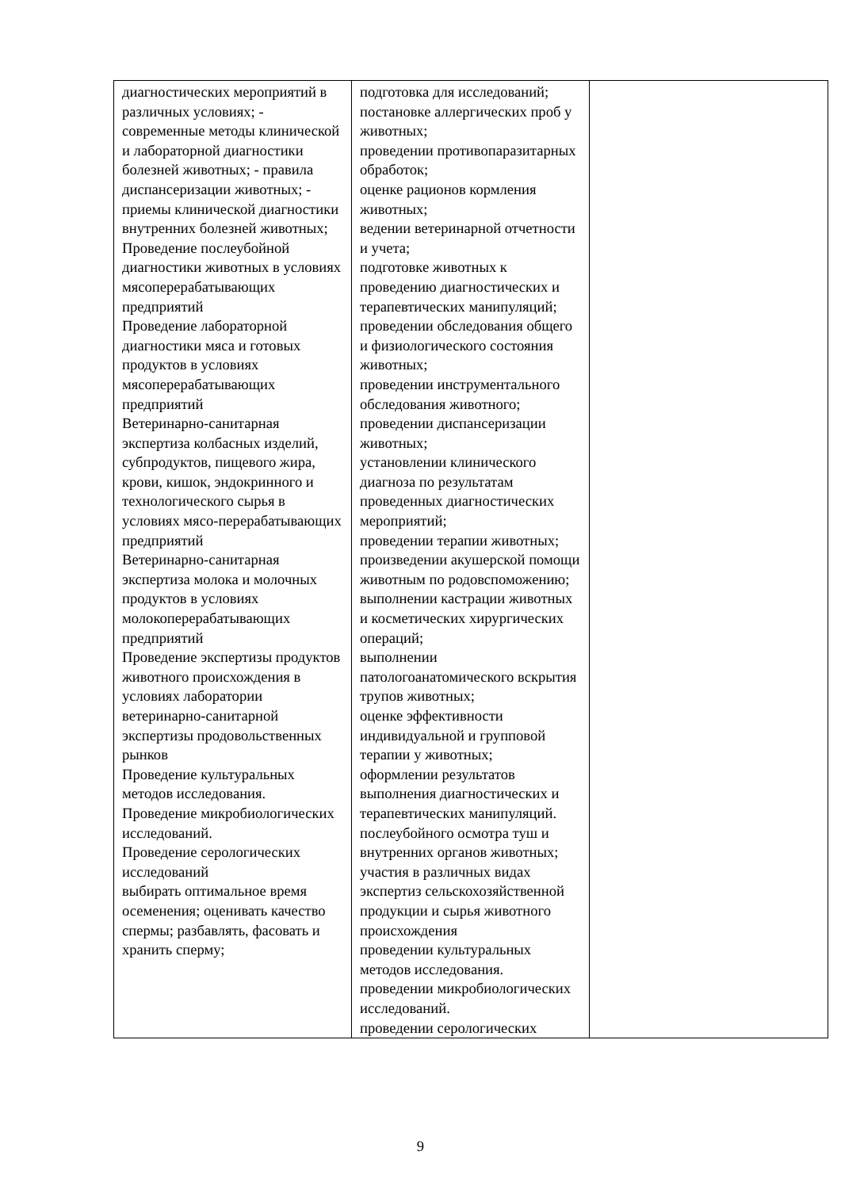| диагностических мероприятий в различных условиях; - современные методы клинической и лабораторной диагностики болезней животных; - правила диспансеризации животных; - приемы клинической диагностики внутренних болезней животных; Проведение послеубойной диагностики животных в условиях мясоперерабатывающих предприятий Проведение лабораторной диагностики мяса и готовых продуктов в условиях мясоперерабатывающих предприятий Ветеринарно-санитарная экспертиза колбасных изделий, субпродуктов, пищевого жира, крови, кишок, эндокринного и технологического сырья в условиях мясо-перерабатывающих предприятий Ветеринарно-санитарная экспертиза молока и молочных продуктов в условиях молокоперерабатывающих предприятий Проведение экспертизы продуктов животного происхождения в условиях лаборатории ветеринарно-санитарной экспертизы продовольственных рынков Проведение культуральных методов исследования. Проведение микробиологических исследований. Проведение серологических исследований выбирать оптимальное время осеменения; оценивать качество спермы; разбавлять, фасовать и хранить сперму; | подготовка для исследований; постановке аллергических проб у животных; проведении противопаразитарных обработок; оценке рационов кормления животных; ведении ветеринарной отчетности и учета; подготовке животных к проведению диагностических и терапевтических манипуляций; проведении обследования общего и физиологического состояния животных; проведении инструментального обследования животного; проведении диспансеризации животных; установлении клинического диагноза по результатам проведенных диагностических мероприятий; проведении терапии животных; произведении акушерской помощи животным по родовспоможению; выполнении кастрации животных и косметических хирургических операций; выполнении патологоанатомического вскрытия трупов животных; оценке эффективности индивидуальной и групповой терапии у животных; оформлении результатов выполнения диагностических и терапевтических манипуляций. послеубойного осмотра туш и внутренних органов животных; участия в различных видах экспертиз сельскохозяйственной продукции и сырья животного происхождения проведении культуральных методов исследования. проведении микробиологических исследований. проведении серологических | |
9